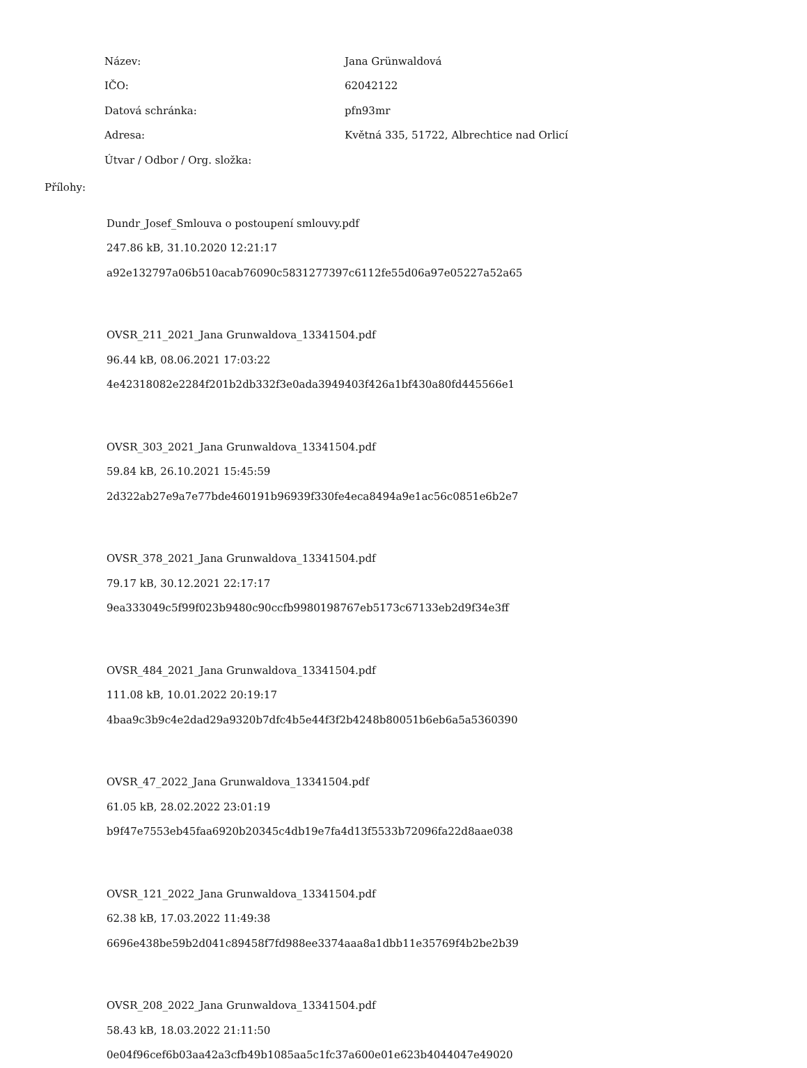| Název: | Jana Grünwaldová |
| IČO: | 62042122 |
| Datová schránka: | pfn93mr |
| Adresa: | Květná 335, 51722, Albrechtice nad Orlicí |
| Útvar / Odbor / Org. složka: | |
Přílohy:
Dundr_Josef_Smlouva o postoupení smlouvy.pdf
247.86 kB, 31.10.2020 12:21:17
a92e132797a06b510acab76090c5831277397c6112fe55d06a97e05227a52a65
OVSR_211_2021_Jana Grunwaldova_13341504.pdf
96.44 kB, 08.06.2021 17:03:22
4e42318082e2284f201b2db332f3e0ada3949403f426a1bf430a80fd445566e1
OVSR_303_2021_Jana Grunwaldova_13341504.pdf
59.84 kB, 26.10.2021 15:45:59
2d322ab27e9a7e77bde460191b96939f330fe4eca8494a9e1ac56c0851e6b2e7
OVSR_378_2021_Jana Grunwaldova_13341504.pdf
79.17 kB, 30.12.2021 22:17:17
9ea333049c5f99f023b9480c90ccfb9980198767eb5173c67133eb2d9f34e3ff
OVSR_484_2021_Jana Grunwaldova_13341504.pdf
111.08 kB, 10.01.2022 20:19:17
4baa9c3b9c4e2dad29a9320b7dfc4b5e44f3f2b4248b80051b6eb6a5a5360390
OVSR_47_2022_Jana Grunwaldova_13341504.pdf
61.05 kB, 28.02.2022 23:01:19
b9f47e7553eb45faa6920b20345c4db19e7fa4d13f5533b72096fa22d8aae038
OVSR_121_2022_Jana Grunwaldova_13341504.pdf
62.38 kB, 17.03.2022 11:49:38
6696e438be59b2d041c89458f7fd988ee3374aaa8a1dbb11e35769f4b2be2b39
OVSR_208_2022_Jana Grunwaldova_13341504.pdf
58.43 kB, 18.03.2022 21:11:50
0e04f96cef6b03aa42a3cfb49b1085aa5c1fc37a600e01e623b4044047e49020